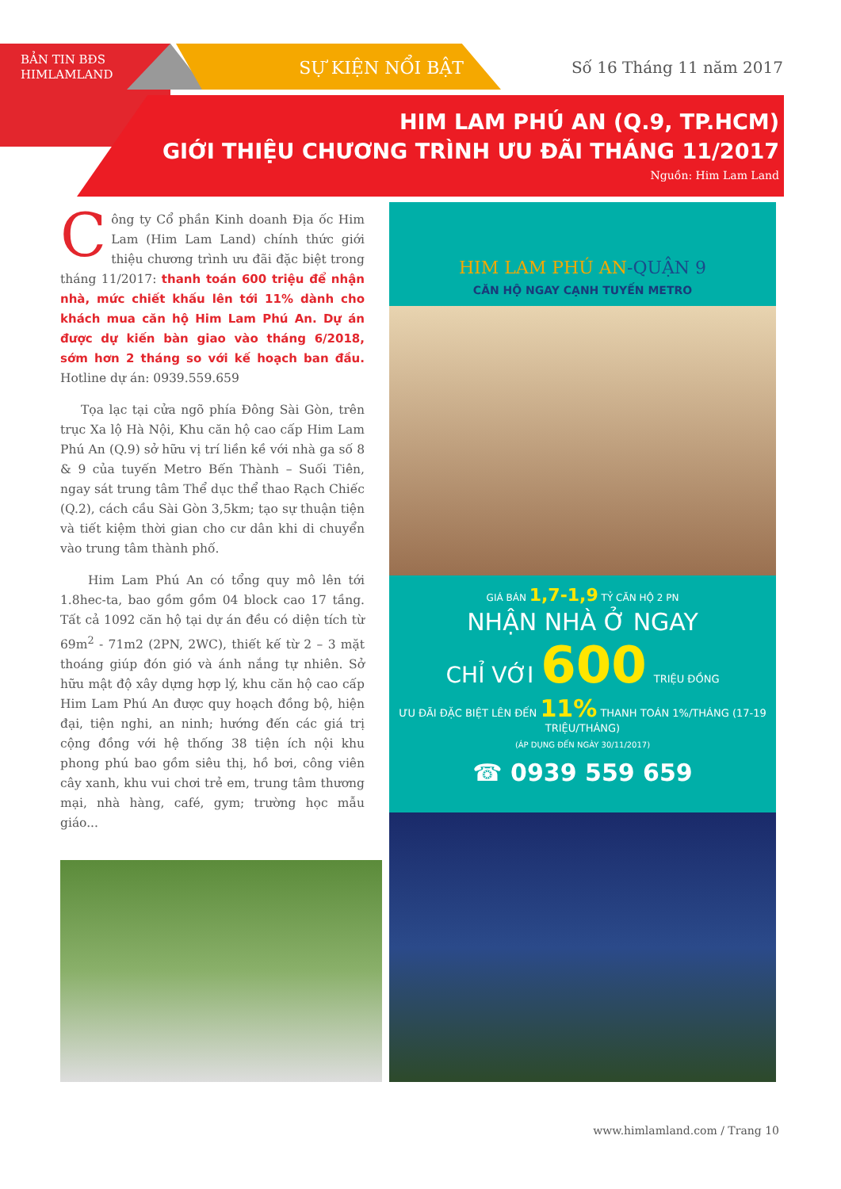BẢN TIN BĐS
HIMLAMLAND
SỰ KIỆN NỔI BẬT Số 16 Tháng 11 năm 2017
HIM LAM PHÚ AN (Q.9, TP.HCM)
GIỚI THIỆU CHƯƠNG TRÌNH ƯU ĐÃI THÁNG 11/2017
Nguồn: Him Lam Land
Công ty Cổ phần Kinh doanh Địa ốc Him Lam (Him Lam Land) chính thức giới thiệu chương trình ưu đãi đặc biệt trong tháng 11/2017: thanh toán 600 triệu để nhận nhà, mức chiết khấu lên tới 11% dành cho khách mua căn hộ Him Lam Phú An. Dự án được dự kiến bàn giao vào tháng 6/2018, sớm hơn 2 tháng so với kế hoạch ban đầu. Hotline dự án: 0939.559.659
Tọa lạc tại cửa ngõ phía Đông Sài Gòn, trên trục Xa lộ Hà Nội, Khu căn hộ cao cấp Him Lam Phú An (Q.9) sở hữu vị trí liền kề với nhà ga số 8 & 9 của tuyến Metro Bến Thành – Suối Tiên, ngay sát trung tâm Thể dục thể thao Rạch Chiếc (Q.2), cách cầu Sài Gòn 3,5km; tạo sự thuận tiện và tiết kiệm thời gian cho cư dân khi di chuyển vào trung tâm thành phố.
Him Lam Phú An có tổng quy mô lên tới 1.8hec-ta, bao gồm gồm 04 block cao 17 tầng. Tất cả 1092 căn hộ tại dự án đều có diện tích từ 69m<sup>2</sup> - 71m2 (2PN, 2WC), thiết kế từ 2 – 3 mặt thoáng giúp đón gió và ánh nắng tự nhiên. Sở hữu mật độ xây dựng hợp lý, khu căn hộ cao cấp Him Lam Phú An được quy hoạch đồng bộ, hiện đại, tiện nghi, an ninh; hướng đến các giá trị cộng đồng với hệ thống 38 tiện ích nội khu phong phú bao gồm siêu thị, hồ bơi, công viên cây xanh, khu vui chơi trẻ em, trung tâm thương mại, nhà hàng, café, gym; trường học mẫu giáo...
HIM LAM PHÚ AN-QUẬN 9
CĂN HỘ NGAY CẠNH TUYẾN METRO
GIÁ BÁN 1,7-1,9 TỶ CĂN HỘ 2 PN
NHẬN NHÀ Ở NGAY
CHỈ VỚI 600 TRIỆU ĐỒNG
ƯU ĐÃI ĐẶC BIỆT LÊN ĐẾN 11% THANH TOÁN 1%/THÁNG (17-19 TRIỆU/THÁNG)
(ÁP DỤNG ĐẾN NGÀY 30/11/2017)
☎ 0939 559 659
www.himlamland.com / Trang 10